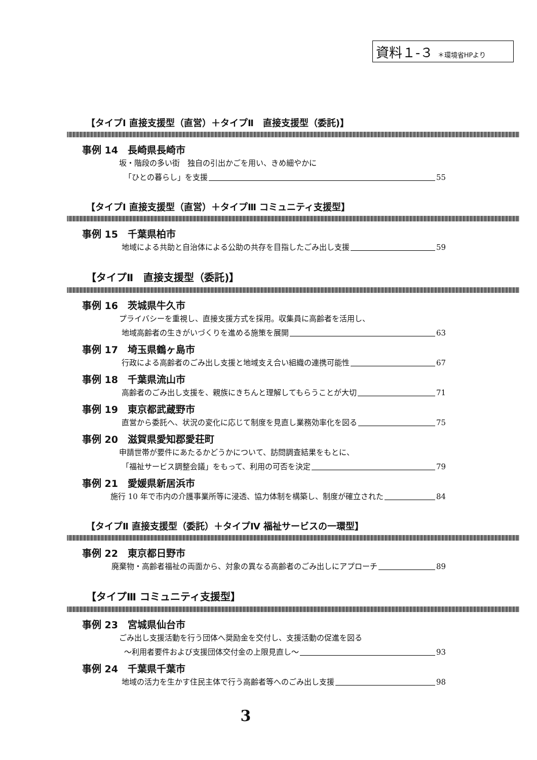資料１-３ ＊環境省HPより
【タイプⅠ 直接支援型（直営）＋タイプⅡ　直接支援型（委託)】
事例 14　長崎県長崎市
坂・階段の多い街　独自の引出かごを用い、きめ細やかに
「ひとの暮らし」を支援 55
【タイプⅠ 直接支援型（直営）＋タイプⅢ コミュニティ支援型】
事例 15　千葉県柏市
地域による共助と自治体による公助の共存を目指したごみ出し支援 59
【タイプⅡ　直接支援型（委託)】
事例 16　茨城県牛久市
プライバシーを重視し、直接支援方式を採用。収集員に高齢者を活用し、
地域高齢者の生きがいづくりを進める施策を展開 63
事例 17　埼玉県鶴ヶ島市
行政による高齢者のごみ出し支援と地域支え合い組織の連携可能性 67
事例 18　千葉県流山市
高齢者のごみ出し支援を、親族にきちんと理解してもらうことが大切 71
事例 19　東京都武蔵野市
直営から委託へ、状況の変化に応じて制度を見直し業務効率化を図る 75
事例 20　滋賀県愛知郡愛荘町
申請世帯が要件にあたるかどうかについて、訪問調査結果をもとに、
「福祉サービス調整会議」をもって、利用の可否を決定 79
事例 21　愛媛県新居浜市
施行 10 年で市内の介護事業所等に浸透、協力体制を構築し、制度が確立された 84
【タイプⅡ 直接支援型（委託）＋タイプⅣ 福祉サービスの一環型】
事例 22　東京都日野市
廃棄物・高齢者福祉の両面から、対象の異なる高齢者のごみ出しにアプローチ 89
【タイプⅢ コミュニティ支援型】
事例 23　宮城県仙台市
ごみ出し支援活動を行う団体へ奨励金を交付し、支援活動の促進を図る
〜利用者要件および支援団体交付金の上限見直し〜 93
事例 24　千葉県千葉市
地域の活力を生かす住民主体で行う高齢者等へのごみ出し支援 98
3